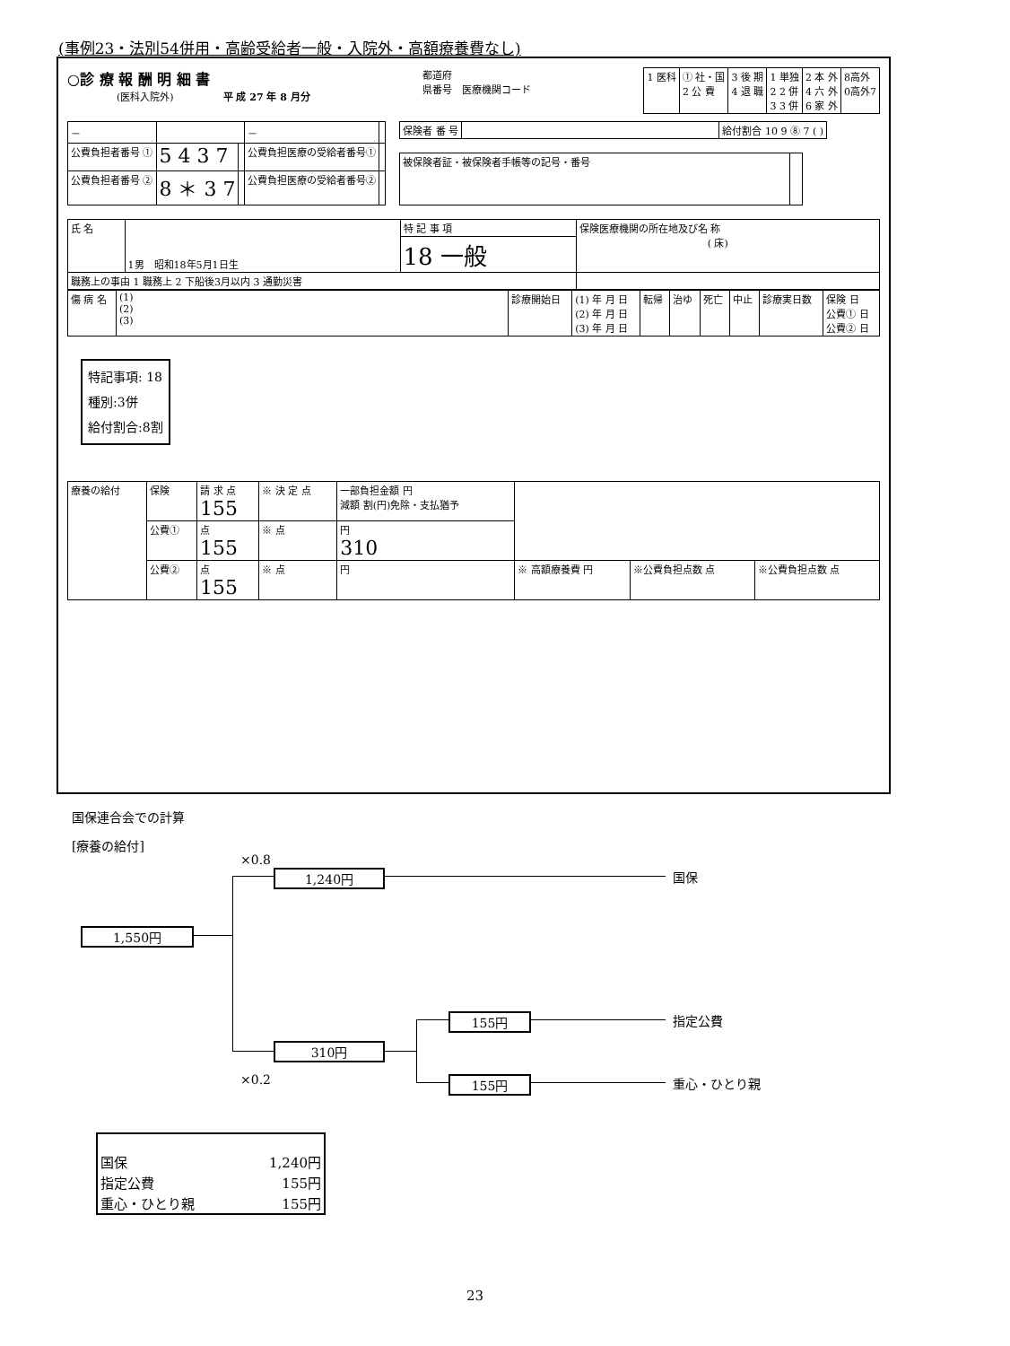(事例23・法別54併用・高齢受給者一般・入院外・高額療養費なし)
○診 療 報 酬 明 細 書
　　　　　(医科入院外)　　　　　平 成 27 年 8 月分
都道府
県番号　医療機関コード
| 1 医科 | ① 社・国 2 公 費 | 3 後 期 4 退 職 | 1 単独 2 2 併 3 3 併 | 2 本 外 4 六 外 6 家 外 | 8高外 0高外7 |
| － | | | － | |
| 公費負担者番号 ① | 5 4 3 7 | | 公費負担医療の受給者番号① | |
| 公費負担者番号 ② | 8 ＊ 3 7 | | 公費負担医療の受給者番号② | |
| 保険者 番 号 | | 給付割合 10 9 ⑧ 7 ( ) |
| 被保険者証・被保険者手帳等の記号・番号 | |
| 氏 名 | 1男 昭和18年5月1日生 | 特 記 事 項 | 保険医療機関の所在地及び名 称 ( 床) |
| | | 18 一般 | |
| 職務上の事由 1 職務上 2 下船後3月以内 3 通勤災害 | | | |
| 傷 病 名 | (1) (2) (3) | 診療開始日 | (1) 年 月 日 (2) 年 月 日 (3) 年 月 日 | 転帰 | 治ゆ | 死亡 | 中止 | 診療実日数 | 保険 日 公費① 日 公費② 日 |
特記事項: 18
種別:3併
給付割合:8割
| 療養の給付 | 保険 | 請 求 点 155 | ※ 決 定 点 | 一部負担金額 円 減額 割(円)免除・支払猶予 | | | |
| | 公費① | 点 155 | ※ 点 | 円 310 | | | |
| | 公費② | 点 155 | ※ 点 | 円 | ※ 高額療養費 円 | ※公費負担点数 点 | ※公費負担点数 点 |
国保連合会での計算
[療養の給付]
×0.8
1,240円 国保
1,550円
155円 指定公費
310円
×0.2 155円 重心・ひとり親
| 国保 | 1,240円 |
| 指定公費 | 155円 |
| 重心・ひとり親 | 155円 |
23